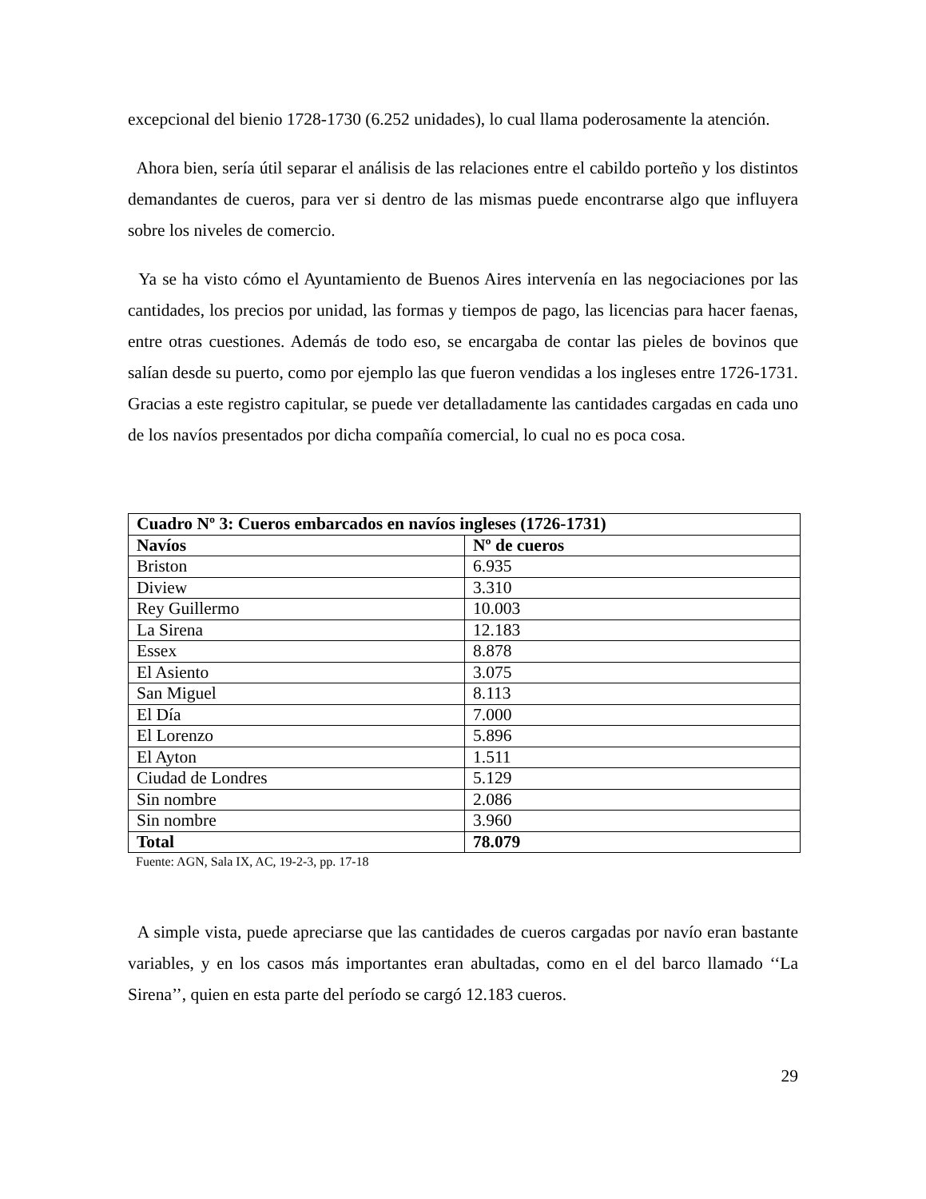excepcional del bienio 1728-1730 (6.252 unidades), lo cual llama poderosamente la atención.
Ahora bien, sería útil separar el análisis de las relaciones entre el cabildo porteño y los distintos demandantes de cueros, para ver si dentro de las mismas puede encontrarse algo que influyera sobre los niveles de comercio.
Ya se ha visto cómo el Ayuntamiento de Buenos Aires intervenía en las negociaciones por las cantidades, los precios por unidad, las formas y tiempos de pago, las licencias para hacer faenas, entre otras cuestiones. Además de todo eso, se encargaba de contar las pieles de bovinos que salían desde su puerto, como por ejemplo las que fueron vendidas a los ingleses entre 1726-1731. Gracias a este registro capitular, se puede ver detalladamente las cantidades cargadas en cada uno de los navíos presentados por dicha compañía comercial, lo cual no es poca cosa.
| Cuadro Nº 3: Cueros embarcados en navíos ingleses (1726-1731) | |
| --- | --- |
| Navíos | Nº de cueros |
| Briston | 6.935 |
| Diview | 3.310 |
| Rey Guillermo | 10.003 |
| La Sirena | 12.183 |
| Essex | 8.878 |
| El Asiento | 3.075 |
| San Miguel | 8.113 |
| El Día | 7.000 |
| El Lorenzo | 5.896 |
| El Ayton | 1.511 |
| Ciudad de Londres | 5.129 |
| Sin nombre | 2.086 |
| Sin nombre | 3.960 |
| Total | 78.079 |
Fuente: AGN, Sala IX, AC, 19-2-3, pp. 17-18
A simple vista, puede apreciarse que las cantidades de cueros cargadas por navío eran bastante variables, y en los casos más importantes eran abultadas, como en el del barco llamado ‘‘La Sirena’’, quien en esta parte del período se cargó 12.183 cueros.
29